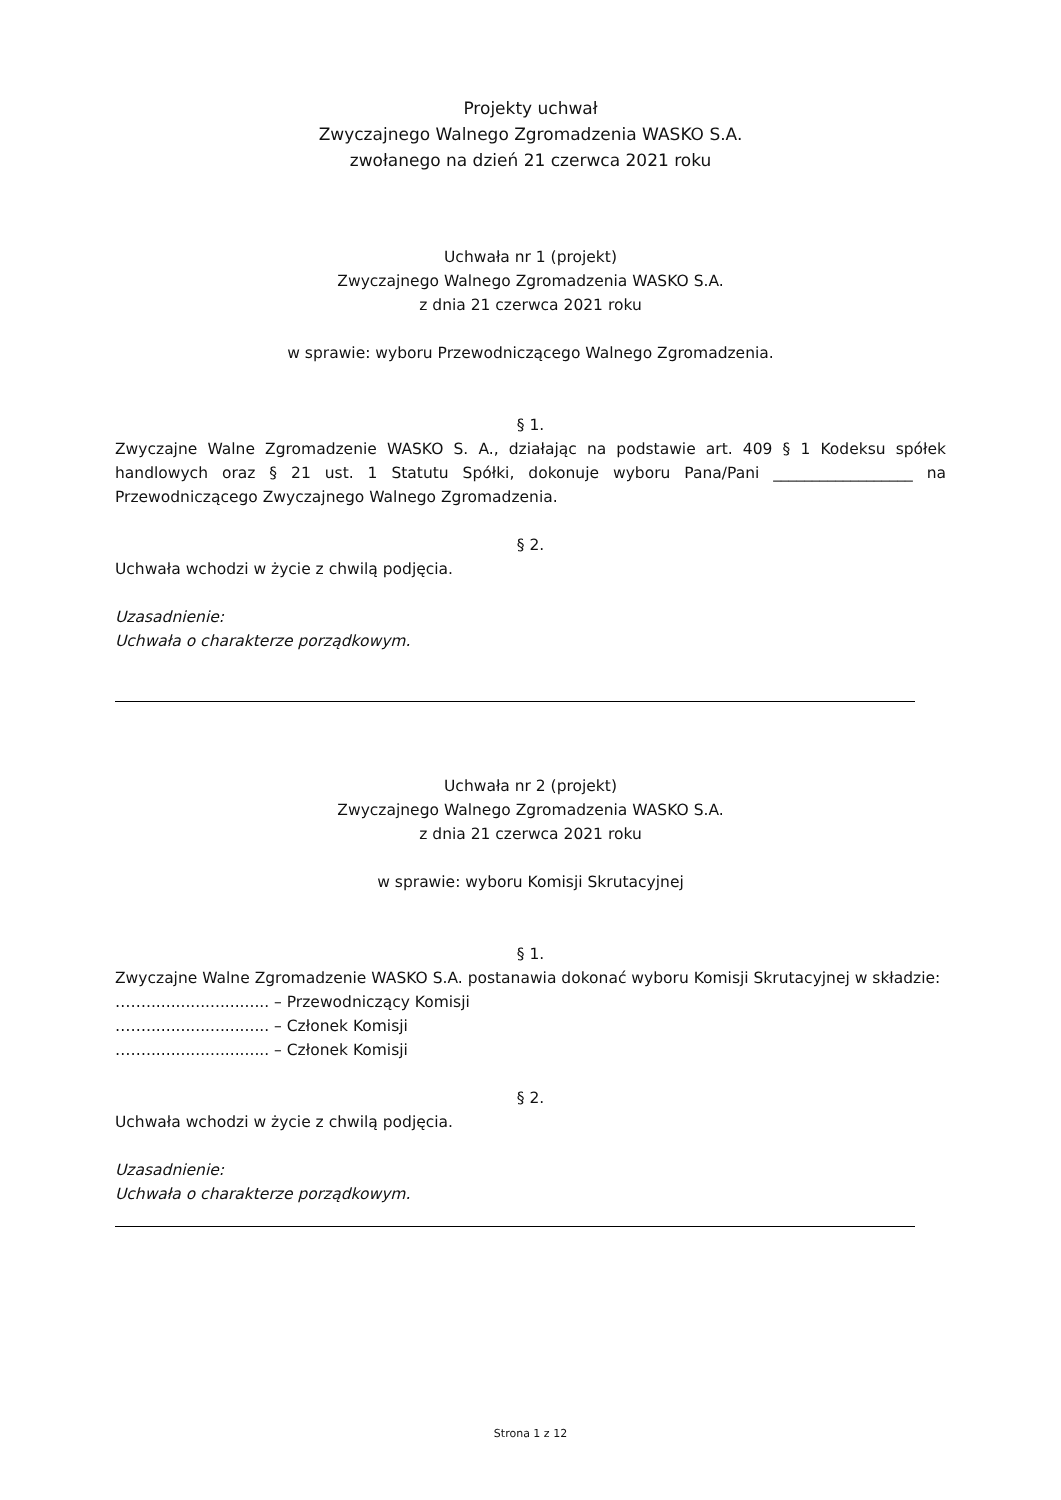Projekty uchwał
Zwyczajnego Walnego Zgromadzenia WASKO S.A.
zwołanego na dzień 21 czerwca 2021 roku
Uchwała nr 1 (projekt)
Zwyczajnego Walnego Zgromadzenia WASKO S.A.
z dnia 21 czerwca 2021 roku
w sprawie: wyboru Przewodniczącego Walnego Zgromadzenia.
§ 1.
Zwyczajne Walne Zgromadzenie WASKO S. A., działając na podstawie art. 409 § 1 Kodeksu spółek handlowych oraz § 21 ust. 1 Statutu Spółki, dokonuje wyboru Pana/Pani __________________ na Przewodniczącego Zwyczajnego Walnego Zgromadzenia.
§ 2.
Uchwała wchodzi w życie z chwilą podjęcia.
Uzasadnienie:
Uchwała o charakterze porządkowym.
Uchwała nr 2 (projekt)
Zwyczajnego Walnego Zgromadzenia WASKO S.A.
z dnia 21 czerwca 2021 roku
w sprawie: wyboru Komisji Skrutacyjnej
§ 1.
Zwyczajne Walne Zgromadzenie WASKO S.A. postanawia dokonać wyboru Komisji Skrutacyjnej w składzie:
……......................... – Przewodniczący Komisji
……......................... – Członek Komisji
……......................... – Członek Komisji
§ 2.
Uchwała wchodzi w życie z chwilą podjęcia.
Uzasadnienie:
Uchwała o charakterze porządkowym.
Strona 1 z 12